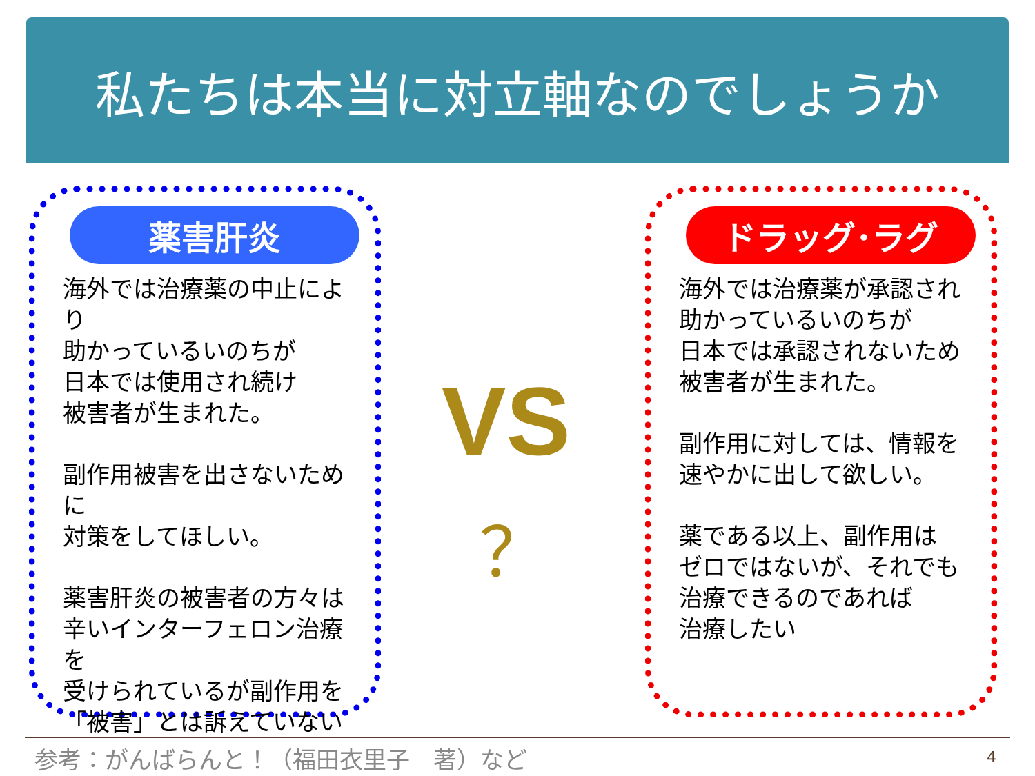私たちは本当に対立軸なのでしょうか
薬害肝炎
海外では治療薬の中止により
助かっているいのちが
日本では使用され続け
被害者が生まれた。
副作用被害を出さないために
対策をしてほしい。
薬害肝炎の被害者の方々は
辛いインターフェロン治療を
受けられているが副作用を
「被害」とは訴えていない
VS
？
ドラッグ･ラグ
海外では治療薬が承認され
助かっているいのちが
日本では承認されないため
被害者が生まれた。
副作用に対しては、情報を
速やかに出して欲しい。
薬である以上、副作用は
ゼロではないが、それでも
治療できるのであれば
治療したい
参考：がんばらんと！（福田衣里子　著）など
4